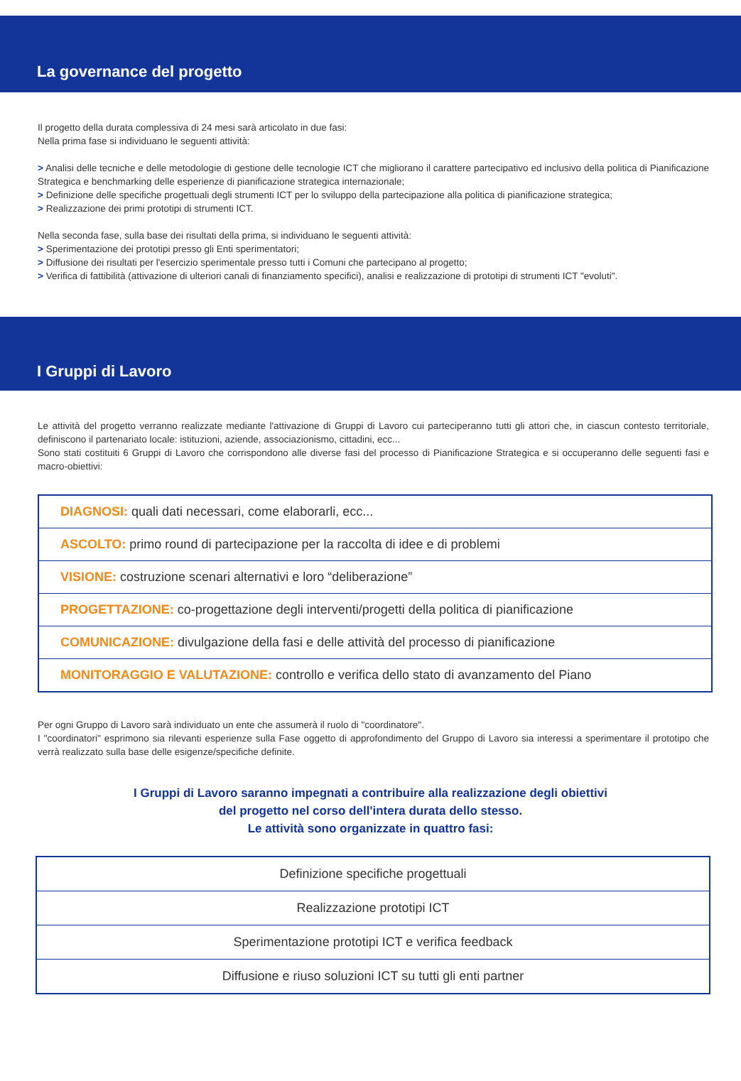La governance del progetto
Il progetto della durata complessiva di 24 mesi sarà articolato in due fasi:
Nella prima fase si individuano le seguenti attività:
> Analisi delle tecniche e delle metodologie di gestione delle tecnologie ICT che migliorano il carattere partecipativo ed inclusivo della politica di Pianificazione Strategica e benchmarking delle esperienze di pianificazione strategica internazionale;
> Definizione delle specifiche progettuali degli strumenti ICT per lo sviluppo della partecipazione alla politica di pianificazione strategica;
> Realizzazione dei primi prototipi di strumenti ICT.
Nella seconda fase, sulla base dei risultati della prima, si individuano le seguenti attività:
> Sperimentazione dei prototipi presso gli Enti sperimentatori;
> Diffusione dei risultati per l'esercizio sperimentale presso tutti i Comuni che partecipano al progetto;
> Verifica di fattibilità (attivazione di ulteriori canali di finanziamento specifici), analisi e realizzazione di prototipi di strumenti ICT "evoluti".
I Gruppi di Lavoro
Le attività del progetto verranno realizzate mediante l'attivazione di Gruppi di Lavoro cui parteciperanno tutti gli attori che, in ciascun contesto territoriale, definiscono il partenariato locale: istituzioni, aziende, associazionismo, cittadini, ecc...
Sono stati costituiti 6 Gruppi di Lavoro che corrispondono alle diverse fasi del processo di Pianificazione Strategica e si occuperanno delle seguenti fasi e macro-obiettivi:
| DIAGNOSI: quali dati necessari, come elaborarli, ecc... |
| ASCOLTO: primo round di partecipazione per la raccolta di idee e di problemi |
| VISIONE: costruzione scenari alternativi e loro “deliberazione” |
| PROGETTAZIONE: co-progettazione degli interventi/progetti della politica di pianificazione |
| COMUNICAZIONE: divulgazione della fasi e delle attività del processo di pianificazione |
| MONITORAGGIO E VALUTAZIONE: controllo e verifica dello stato di avanzamento del Piano |
Per ogni Gruppo di Lavoro sarà individuato un ente che assumerà il ruolo di "coordinatore".
I "coordinatori" esprimono sia rilevanti esperienze sulla Fase oggetto di approfondimento del Gruppo di Lavoro sia interessi a sperimentare il prototipo che verrà realizzato sulla base delle esigenze/specifiche definite.
I Gruppi di Lavoro saranno impegnati a contribuire alla realizzazione degli obiettivi
del progetto nel corso dell'intera durata dello stesso.
Le attività sono organizzate in quattro fasi:
| Definizione specifiche progettuali |
| Realizzazione prototipi ICT |
| Sperimentazione prototipi ICT e verifica feedback |
| Diffusione e riuso soluzioni ICT su tutti gli enti partner |